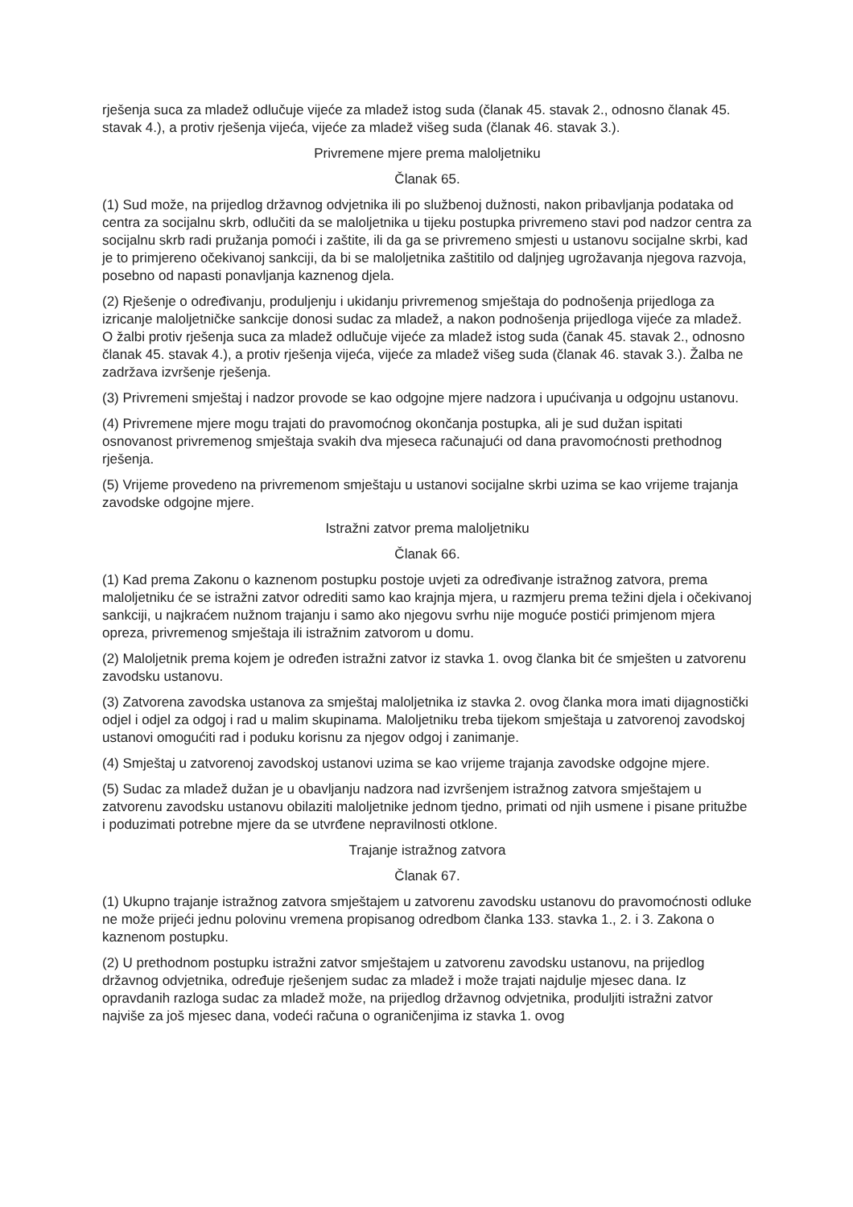rješenja suca za mladež odlučuje vijeće za mladež istog suda (članak 45. stavak 2., odnosno članak 45. stavak 4.), a protiv rješenja vijeća, vijeće za mladež višeg suda (članak 46. stavak 3.).
Privremene mjere prema maloljetniku
Članak 65.
(1) Sud može, na prijedlog državnog odvjetnika ili po službenoj dužnosti, nakon pribavljanja podataka od centra za socijalnu skrb, odlučiti da se maloljetnika u tijeku postupka privremeno stavi pod nadzor centra za socijalnu skrb radi pružanja pomoći i zaštite, ili da ga se privremeno smjesti u ustanovu socijalne skrbi, kad je to primjereno očekivanoj sankciji, da bi se maloljetnika zaštitilo od daljnjeg ugrožavanja njegova razvoja, posebno od napasti ponavljanja kaznenog djela.
(2) Rješenje o određivanju, produljenju i ukidanju privremenog smještaja do podnošenja prijedloga za izricanje maloljetničke sankcije donosi sudac za mladež, a nakon podnošenja prijedloga vijeće za mladež. O žalbi protiv rješenja suca za mladež odlučuje vijeće za mladež istog suda (čanak 45. stavak 2., odnosno članak 45. stavak 4.), a protiv rješenja vijeća, vijeće za mladež višeg suda (članak 46. stavak 3.). Žalba ne zadržava izvršenje rješenja.
(3) Privremeni smještaj i nadzor provode se kao odgojne mjere nadzora i upućivanja u odgojnu ustanovu.
(4) Privremene mjere mogu trajati do pravomoćnog okončanja postupka, ali je sud dužan ispitati osnovanost privremenog smještaja svakih dva mjeseca računajući od dana pravomoćnosti prethodnog rješenja.
(5) Vrijeme provedeno na privremenom smještaju u ustanovi socijalne skrbi uzima se kao vrijeme trajanja zavodske odgojne mjere.
Istražni zatvor prema maloljetniku
Članak 66.
(1) Kad prema Zakonu o kaznenom postupku postoje uvjeti za određivanje istražnog zatvora, prema maloljetniku će se istražni zatvor odrediti samo kao krajnja mjera, u razmjeru prema težini djela i očekivanoj sankciji, u najkraćem nužnom trajanju i samo ako njegovu svrhu nije moguće postići primjenom mjera opreza, privremenog smještaja ili istražnim zatvorom u domu.
(2) Maloljetnik prema kojem je određen istražni zatvor iz stavka 1. ovog članka bit će smješten u zatvorenu zavodsku ustanovu.
(3) Zatvorena zavodska ustanova za smještaj maloljetnika iz stavka 2. ovog članka mora imati dijagnostički odjel i odjel za odgoj i rad u malim skupinama. Maloljetniku treba tijekom smještaja u zatvorenoj zavodskoj ustanovi omogućiti rad i poduku korisnu za njegov odgoj i zanimanje.
(4) Smještaj u zatvorenoj zavodskoj ustanovi uzima se kao vrijeme trajanja zavodske odgojne mjere.
(5) Sudac za mladež dužan je u obavljanju nadzora nad izvršenjem istražnog zatvora smještajem u zatvorenu zavodsku ustanovu obilaziti maloljetnike jednom tjedno, primati od njih usmene i pisane pritužbe i poduzimati potrebne mjere da se utvrđene nepravilnosti otklone.
Trajanje istražnog zatvora
Članak 67.
(1) Ukupno trajanje istražnog zatvora smještajem u zatvorenu zavodsku ustanovu do pravomoćnosti odluke ne može prijeći jednu polovinu vremena propisanog odredbom članka 133. stavka 1., 2. i 3. Zakona o kaznenom postupku.
(2) U prethodnom postupku istražni zatvor smještajem u zatvorenu zavodsku ustanovu, na prijedlog državnog odvjetnika, određuje rješenjem sudac za mladež i može trajati najdulje mjesec dana. Iz opravdanih razloga sudac za mladež može, na prijedlog državnog odvjetnika, produljiti istražni zatvor najviše za još mjesec dana, vodeći računa o ograničenjima iz stavka 1. ovog